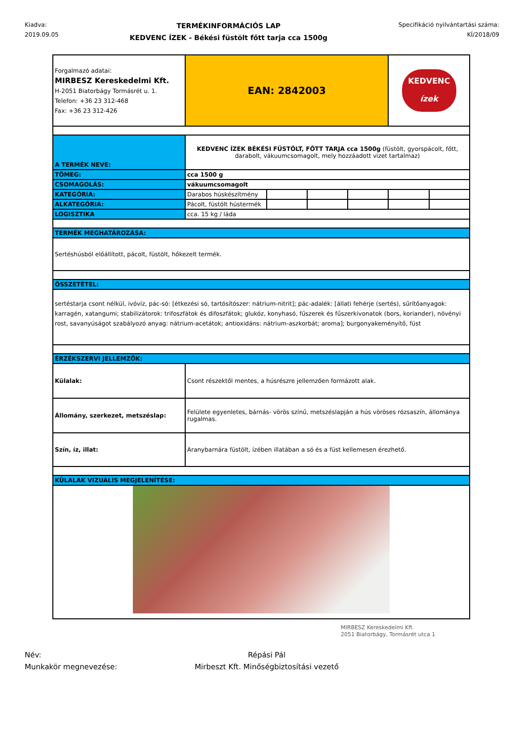Kiadva:
2019.09.05
TERMÉKINFORMÁCIÓS LAP
KEDVENC ÍZEK - Békési füstölt főtt tarja cca 1500g
Specifikáció nyilvántartási száma:
KÍ/2018/09
| Forgalmazó adatai: MIRBESZ Kereskedelmi Kft. H-2051 Biatorbágy Tormásrét u. 1. Telefon: +36 23 312-468 Fax: +36 23 312-426 | EAN: 2842003 | | | | KEDVENC ízek | |
| A TERMÉK NEVE: | KEDVENC ÍZEK BÉKÉSI FÜSTÖLT, FŐTT TARJA cca 1500g (füstölt, gyorspácolt, főtt, darabolt, vákuumcsomagolt, mely hozzáadott vizet tartalmaz) | | | | | |
| TÖMEG: | cca 1500 g | | | | | |
| CSOMAGOLÁS: | vákuumcsomagolt | | | | | |
| KATEGÓRIA: | Darabos húskészítmény | | | | | |
| ALKATEGÓRIA: | Pácolt, füstölt hústermék | | | | | |
| LOGISZTIKA | cca. 15 kg / láda | | | | | |
| TERMÉK MEGHATÁROZÁSA: | | | | | | |
| Sertéshúsból előállított, pácolt, füstölt, hőkezelt termék. | | | | | | |
| ÖSSZETÉTEL: | | | | | | |
| sertéstarja csont nélkül, ivóvíz, pác-só: [étkezési só, tartósítószer: nátrium-nitrit]; pác-adalék: [állati fehérje (sertés), sűrítőanyagok: karragén, xatangumi; stabilizátorok: trifoszfátok és difoszfátok; glukóz, konyhasó, fűszerek és fűszerkivonatok (bors, koriander), növényi rost, savanyúságot szabályozó anyag: nátrium-acetátok; antioxidáns: nátrium-aszkorbát; aroma]; burgonyakeményítő, füst | | | | | | |
| ÉRZÉKSZERVI JELLEMZŐK: | | | | | | |
| Külalak: | Csont részektől mentes, a húsrészre jellemzően formázott alak. | | | | | |
| Állomány, szerkezet, metszéslap: | Felülete egyenletes, bárnás- vörös színű, metszéslapján a hús vöröses rózsaszín, állománya rugalmas. | | | | | |
| Szín, íz, illat: | Aranybarnára füstölt, ízében illatában a só és a füst kellemesen érezhető. | | | | | |
| KÜLALAK VIZUÁLIS MEGJELENÍTÉSE: | | | | | | |
Név:
Munkakör megnevezése:
Répási Pál
Mirbeszt Kft. Minőségbiztosítási vezető
MIRBESZ Kereskedelmi Kft.
2051 Biatorbágy, Tormásrét utca 1